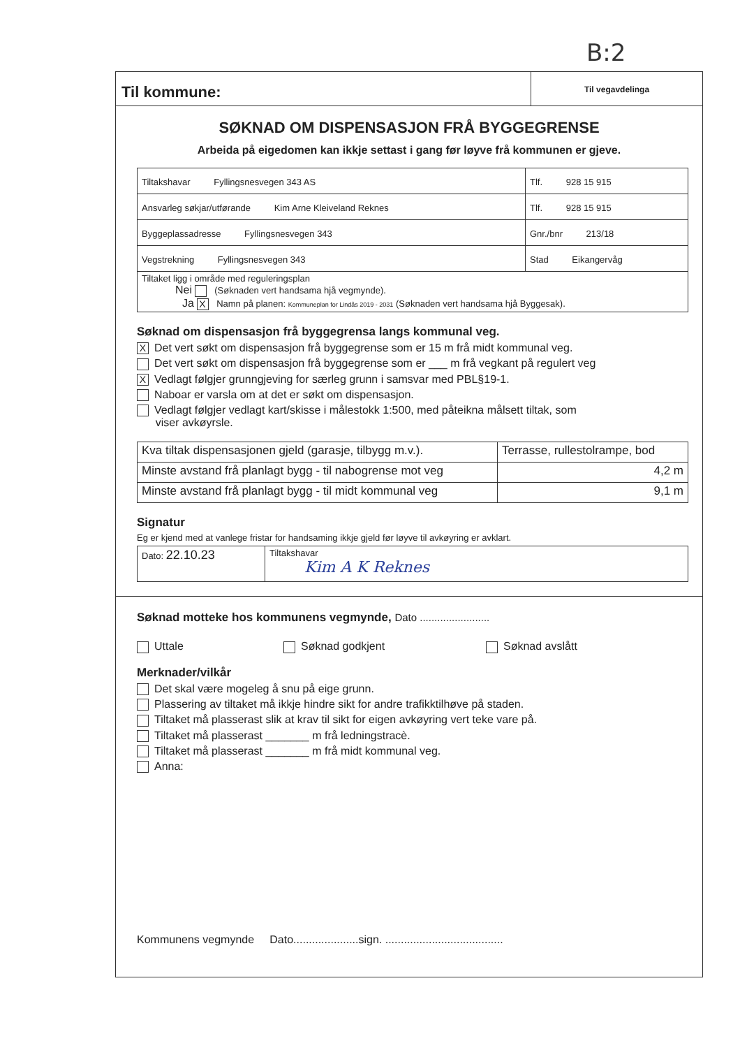B:2
Til kommune:
Til vegavdelinga
SØKNAD OM DISPENSASJON FRÅ BYGGEGRENSE
Arbeida på eigedomen kan ikkje settast i gang før løyve frå kommunen er gjeve.
| Tiltakshavar Fyllingsnesvegen 343 AS | Tlf. 928 15 915 |
| Ansvarleg søkjar/utførande Kim Arne Kleiveland Reknes | Tlf. 928 15 915 |
| Byggeplassadresse Fyllingsnesvegen 343 | Gnr./bnr 213/18 |
| Vegstrekning Fyllingsnesvegen 343 | Stad Eikangervåg |
| Tiltaket ligg i område med reguleringsplan Nei (Søknaden vert handsama hjå vegmynde). Ja X Namn på planen: Kommuneplan for Lindås 2019 - 2031 (Søknaden vert handsama hjå Byggesak). | |
Søknad om dispensasjon frå byggegrensa langs kommunal veg.
X Det vert søkt om dispensasjon frå byggegrense som er 15 m frå midt kommunal veg.
Det vert søkt om dispensasjon frå byggegrense som er ___ m frå vegkant på regulert veg
X Vedlagt følgjer grunngjeving for særleg grunn i samsvar med PBL§19-1.
Naboar er varsla om at det er søkt om dispensasjon.
Vedlagt følgjer vedlagt kart/skisse i målestokk 1:500, med påteikna målsett tiltak, som
viser avkøyrsle.
| Kva tiltak dispensasjonen gjeld (garasje, tilbygg m.v.). | Terrasse, rullestolrampe, bod |
| Minste avstand frå planlagt bygg - til nabogrense mot veg | 4,2 m |
| Minste avstand frå planlagt bygg - til midt kommunal veg | 9,1 m |
Signatur
Eg er kjend med at vanlege fristar for handsaming ikkje gjeld før løyve til avkøyring er avklart.
| Dato: 22.10.23 | Tiltakshavar Kim A K Reknes |
Søknad motteke hos kommunens vegmynde, Dato ........................
Uttale Søknad godkjent Søknad avslått
Merknader/vilkår
Det skal være mogeleg å snu på eige grunn.
Plassering av tiltaket må ikkje hindre sikt for andre trafikktilhøve på staden.
Tiltaket må plasserast slik at krav til sikt for eigen avkøyring vert teke vare på.
Tiltaket må plasserast _______ m frå ledningstracè.
Tiltaket må plasserast _______ m frå midt kommunal veg.
Anna:
Kommunens vegmynde Dato.....................sign. ......................................